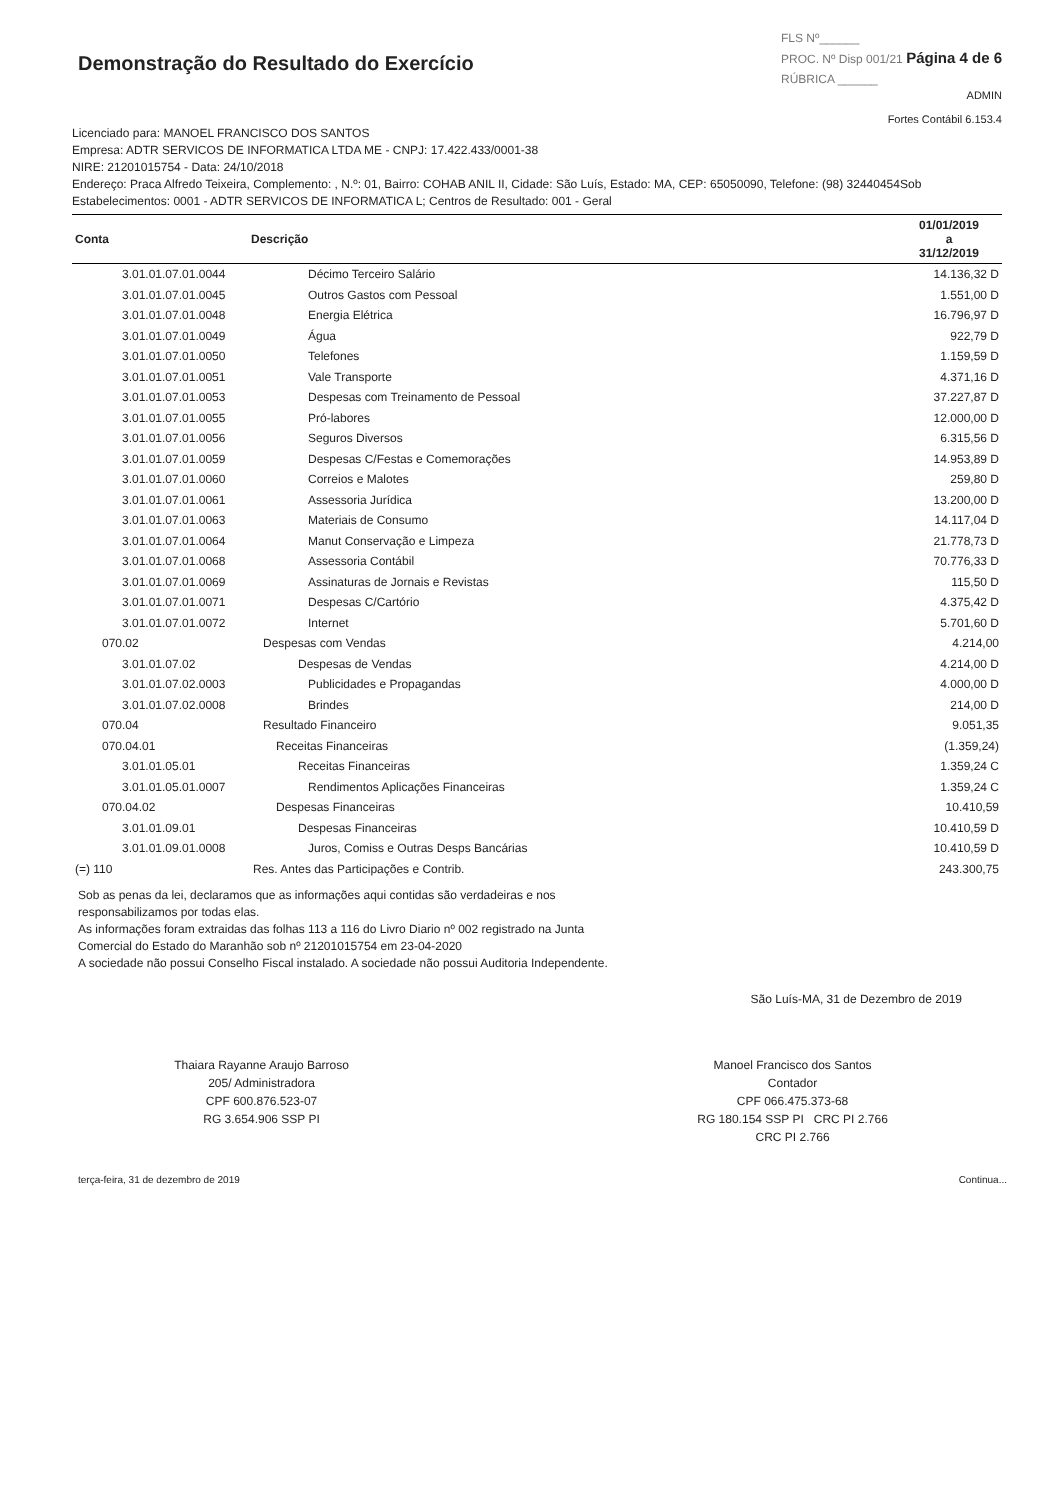Demonstração do Resultado do Exercício
FLS Nº______
PROC. Nº Disp 001/21 Página 4 de 6
RÚBRICA ______
ADMIN
Fortes Contábil 6.153.4
Licenciado para: MANOEL FRANCISCO DOS SANTOS
Empresa: ADTR SERVICOS DE INFORMATICA LTDA ME - CNPJ: 17.422.433/0001-38
NIRE: 21201015754 - Data: 24/10/2018
Endereço: Praca Alfredo Teixeira, Complemento: , N.º: 01, Bairro: COHAB ANIL II, Cidade: São Luís, Estado: MA, CEP: 65050090, Telefone: (98) 32440454Sob
Estabelecimentos: 0001 - ADTR SERVICOS DE INFORMATICA L; Centros de Resultado: 001 - Geral
| Conta | Descrição | 01/01/2019 a 31/12/2019 |
| --- | --- | --- |
| 3.01.01.07.01.0044 | Décimo Terceiro Salário | 14.136,32 D |
| 3.01.01.07.01.0045 | Outros Gastos com Pessoal | 1.551,00 D |
| 3.01.01.07.01.0048 | Energia Elétrica | 16.796,97 D |
| 3.01.01.07.01.0049 | Água | 922,79 D |
| 3.01.01.07.01.0050 | Telefones | 1.159,59 D |
| 3.01.01.07.01.0051 | Vale Transporte | 4.371,16 D |
| 3.01.01.07.01.0053 | Despesas com Treinamento de Pessoal | 37.227,87 D |
| 3.01.01.07.01.0055 | Pró-labores | 12.000,00 D |
| 3.01.01.07.01.0056 | Seguros Diversos | 6.315,56 D |
| 3.01.01.07.01.0059 | Despesas C/Festas e Comemorações | 14.953,89 D |
| 3.01.01.07.01.0060 | Correios e Malotes | 259,80 D |
| 3.01.01.07.01.0061 | Assessoria Jurídica | 13.200,00 D |
| 3.01.01.07.01.0063 | Materiais de Consumo | 14.117,04 D |
| 3.01.01.07.01.0064 | Manut Conservação e Limpeza | 21.778,73 D |
| 3.01.01.07.01.0068 | Assessoria Contábil | 70.776,33 D |
| 3.01.01.07.01.0069 | Assinaturas de Jornais e Revistas | 115,50 D |
| 3.01.01.07.01.0071 | Despesas C/Cartório | 4.375,42 D |
| 3.01.01.07.01.0072 | Internet | 5.701,60 D |
| 070.02 | Despesas com Vendas | 4.214,00 |
| 3.01.01.07.02 | Despesas de Vendas | 4.214,00 D |
| 3.01.01.07.02.0003 | Publicidades e Propagandas | 4.000,00 D |
| 3.01.01.07.02.0008 | Brindes | 214,00 D |
| 070.04 | Resultado Financeiro | 9.051,35 |
| 070.04.01 | Receitas Financeiras | (1.359,24) |
| 3.01.01.05.01 | Receitas Financeiras | 1.359,24 C |
| 3.01.01.05.01.0007 | Rendimentos Aplicações Financeiras | 1.359,24 C |
| 070.04.02 | Despesas Financeiras | 10.410,59 |
| 3.01.01.09.01 | Despesas Financeiras | 10.410,59 D |
| 3.01.01.09.01.0008 | Juros, Comiss e Outras Desps Bancárias | 10.410,59 D |
| (=) 110 | Res. Antes das Participações e Contrib. | 243.300,75 |
Sob as penas da lei, declaramos que as informações aqui contidas são verdadeiras e nos responsabilizamos por todas elas.
As informações foram extraidas das folhas 113 a 116 do Livro Diario nº 002 registrado na Junta Comercial do Estado do Maranhão sob nº 21201015754 em 23-04-2020
A sociedade não possui Conselho Fiscal instalado. A sociedade não possui Auditoria Independente.
São Luís-MA, 31 de Dezembro de 2019
Thaiara Rayanne Araujo Barroso
205/ Administradora
CPF 600.876.523-07
RG 3.654.906 SSP PI
Manoel Francisco dos Santos
Contador
CPF 066.475.373-68
RG 180.154 SSP PI CRC PI 2.766
CRC PI 2.766
terça-feira, 31 de dezembro de 2019 Continua...